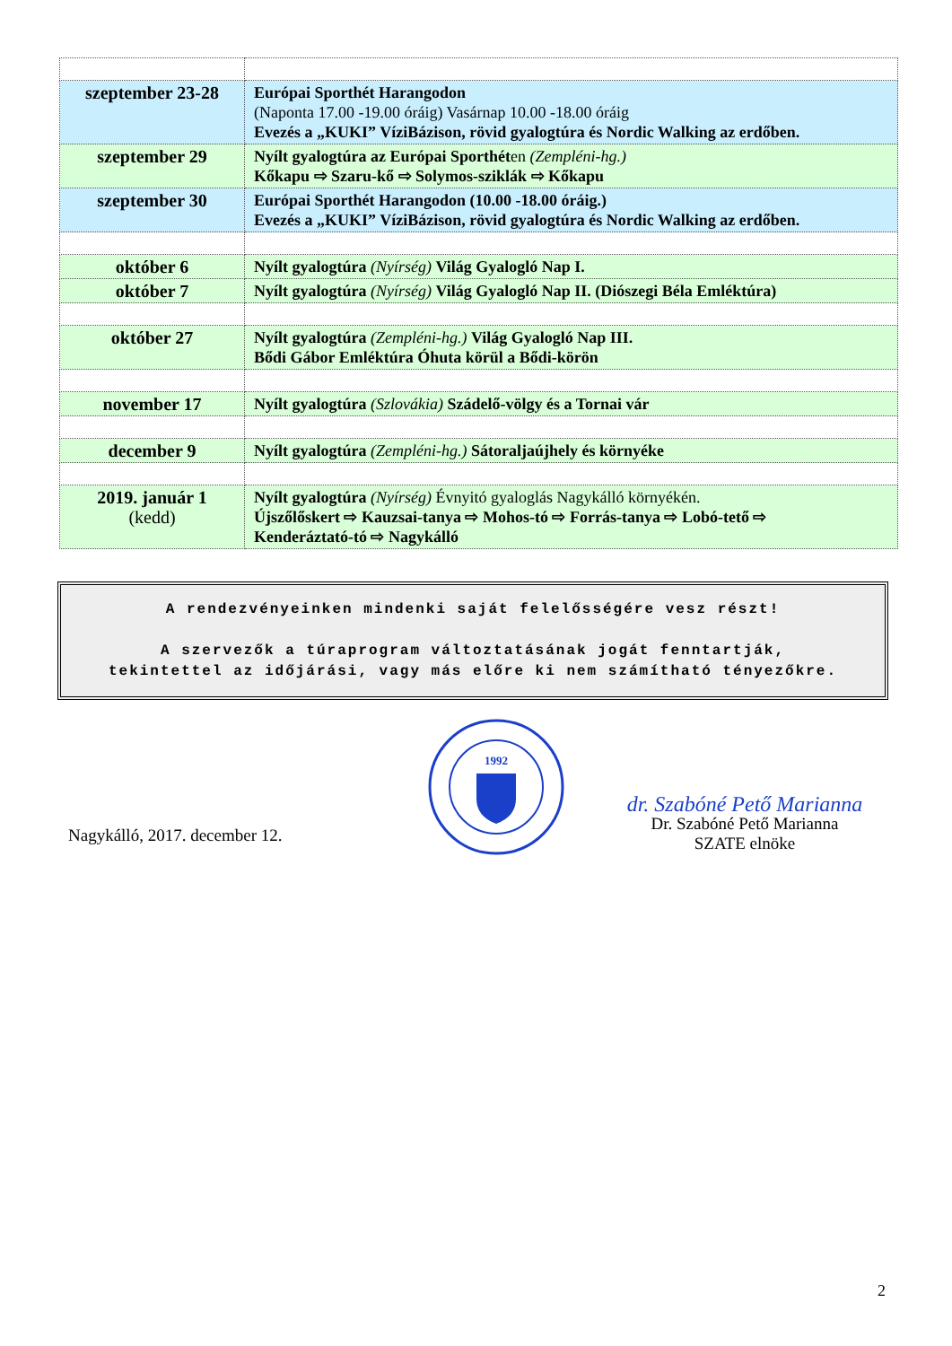| szeptember 23-28 | Európai Sporthét Harangodon (Naponta 17.00 -19.00 óráig) Vasárnap 10.00 -18.00 óráig Evezés a „KUKI” VíziBázison, rövid gyalogtúra és Nordic Walking az erdőben. |
| szeptember 29 | Nyílt gyalogtúra az Európai Sporthét en (Zempléni-hg.) Kőkapu ⇨ Szaru-kő ⇨ Solymos-sziklák ⇨ Kőkapu |
| szeptember 30 | Európai Sporthét Harangodon (10.00 -18.00 óráig.) Evezés a „KUKI” VíziBázison, rövid gyalogtúra és Nordic Walking az erdőben. |
| október 6 | Nyílt gyalogtúra (Nyírség) Világ Gyalogló Nap I. |
| október 7 | Nyílt gyalogtúra (Nyírség) Világ Gyalogló Nap II. (Diószegi Béla Emléktúra) |
| október 27 | Nyílt gyalogtúra (Zempléni-hg.) Világ Gyalogló Nap III. Bődi Gábor Emléktúra Óhuta körül a Bődi-körön |
| november 17 | Nyílt gyalogtúra (Szlovákia) Szádelő-völgy és a Tornai vár |
| december 9 | Nyílt gyalogtúra (Zempléni-hg.) Sátoraljaújhely és környéke |
| 2019. január 1 (kedd) | Nyílt gyalogtúra (Nyírség) Évnyitó gyaloglás Nagykálló környékén. Újszőlőskert ⇨ Kauzsai-tanya ⇨ Mohos-tó ⇨ Forrás-tanya ⇨ Lobó-tető ⇨ Kenderáztató-tó ⇨ Nagykálló |
A rendezvényeinken mindenki saját felelősségére vesz részt!
A szervezők a túraprogram változtatásának jogát fenntartják,
tekintettel az időjárási, vagy más előre ki nem számítható tényezőkre.
Nagykálló, 2017. december 12.
1992
dr. Szabóné Pető Marianna
Dr. Szabóné Pető Marianna
SZATE elnöke
2